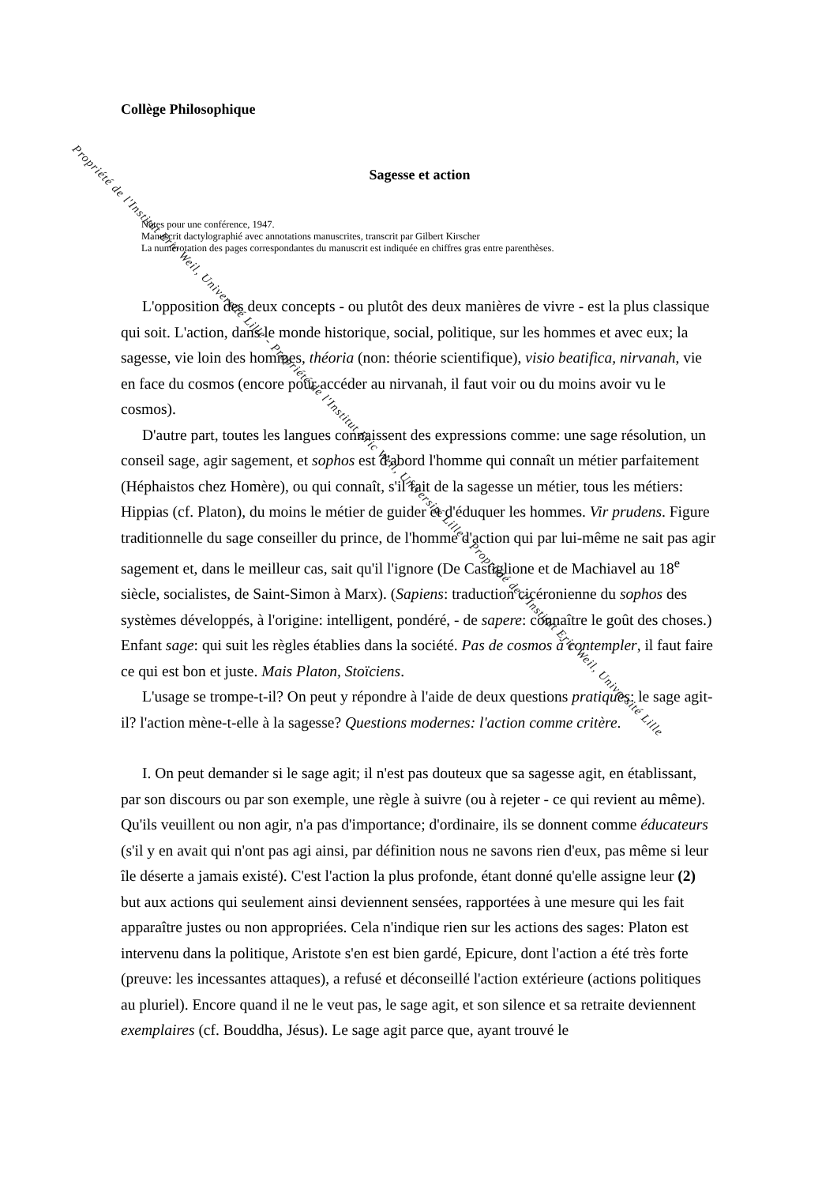Collège Philosophique
Sagesse et action
Notes pour une conférence, 1947.
Manuscrit dactylographié avec annotations manuscrites, transcrit par Gilbert Kirscher
La numérotation des pages correspondantes du manuscrit est indiquée en chiffres gras entre parenthèses.
L'opposition des deux concepts - ou plutôt des deux manières de vivre - est la plus classique qui soit. L'action, dans le monde historique, social, politique, sur les hommes et avec eux; la sagesse, vie loin des hommes, théoria (non: théorie scientifique), visio beatifica, nirvanah, vie en face du cosmos (encore pour accéder au nirvanah, il faut voir ou du moins avoir vu le cosmos).
D'autre part, toutes les langues connaissent des expressions comme: une sage résolution, un conseil sage, agir sagement, et sophos est d'abord l'homme qui connaît un métier parfaitement (Héphaistos chez Homère), ou qui connaît, s'il fait de la sagesse un métier, tous les métiers: Hippias (cf. Platon), du moins le métier de guider et d'éduquer les hommes. Vir prudens. Figure traditionnelle du sage conseiller du prince, de l'homme d'action qui par lui-même ne sait pas agir sagement et, dans le meilleur cas, sait qu'il l'ignore (De Castiglione et de Machiavel au 18<sup>e</sup> siècle, socialistes, de Saint-Simon à Marx). (Sapiens: traduction cicéronienne du sophos des systèmes développés, à l'origine: intelligent, pondéré, - de sapere: connaître le goût des choses.) Enfant sage: qui suit les règles établies dans la société. Pas de cosmos à contempler, il faut faire ce qui est bon et juste. Mais Platon, Stoïciens.
L'usage se trompe-t-il? On peut y répondre à l'aide de deux questions pratiques: le sage agit-il? l'action mène-t-elle à la sagesse? Questions modernes: l'action comme critère.
I. On peut demander si le sage agit; il n'est pas douteux que sa sagesse agit, en établissant, par son discours ou par son exemple, une règle à suivre (ou à rejeter - ce qui revient au même). Qu'ils veuillent ou non agir, n'a pas d'importance; d'ordinaire, ils se donnent comme éducateurs (s'il y en avait qui n'ont pas agi ainsi, par définition nous ne savons rien d'eux, pas même si leur île déserte a jamais existé). C'est l'action la plus profonde, étant donné qu'elle assigne leur (2) but aux actions qui seulement ainsi deviennent sensées, rapportées à une mesure qui les fait apparaître justes ou non appropriées. Cela n'indique rien sur les actions des sages: Platon est intervenu dans la politique, Aristote s'en est bien gardé, Epicure, dont l'action a été très forte (preuve: les incessantes attaques), a refusé et déconseillé l'action extérieure (actions politiques au pluriel). Encore quand il ne le veut pas, le sage agit, et son silence et sa retraite deviennent exemplaires (cf. Bouddha, Jésus). Le sage agit parce que, ayant trouvé le
Propriété de l'Institut Eric Weil, Université Lille - Propriété de l'Institut Eric Weil, Université Lille - Propriété de l'Institut Eric Weil, Université Lille